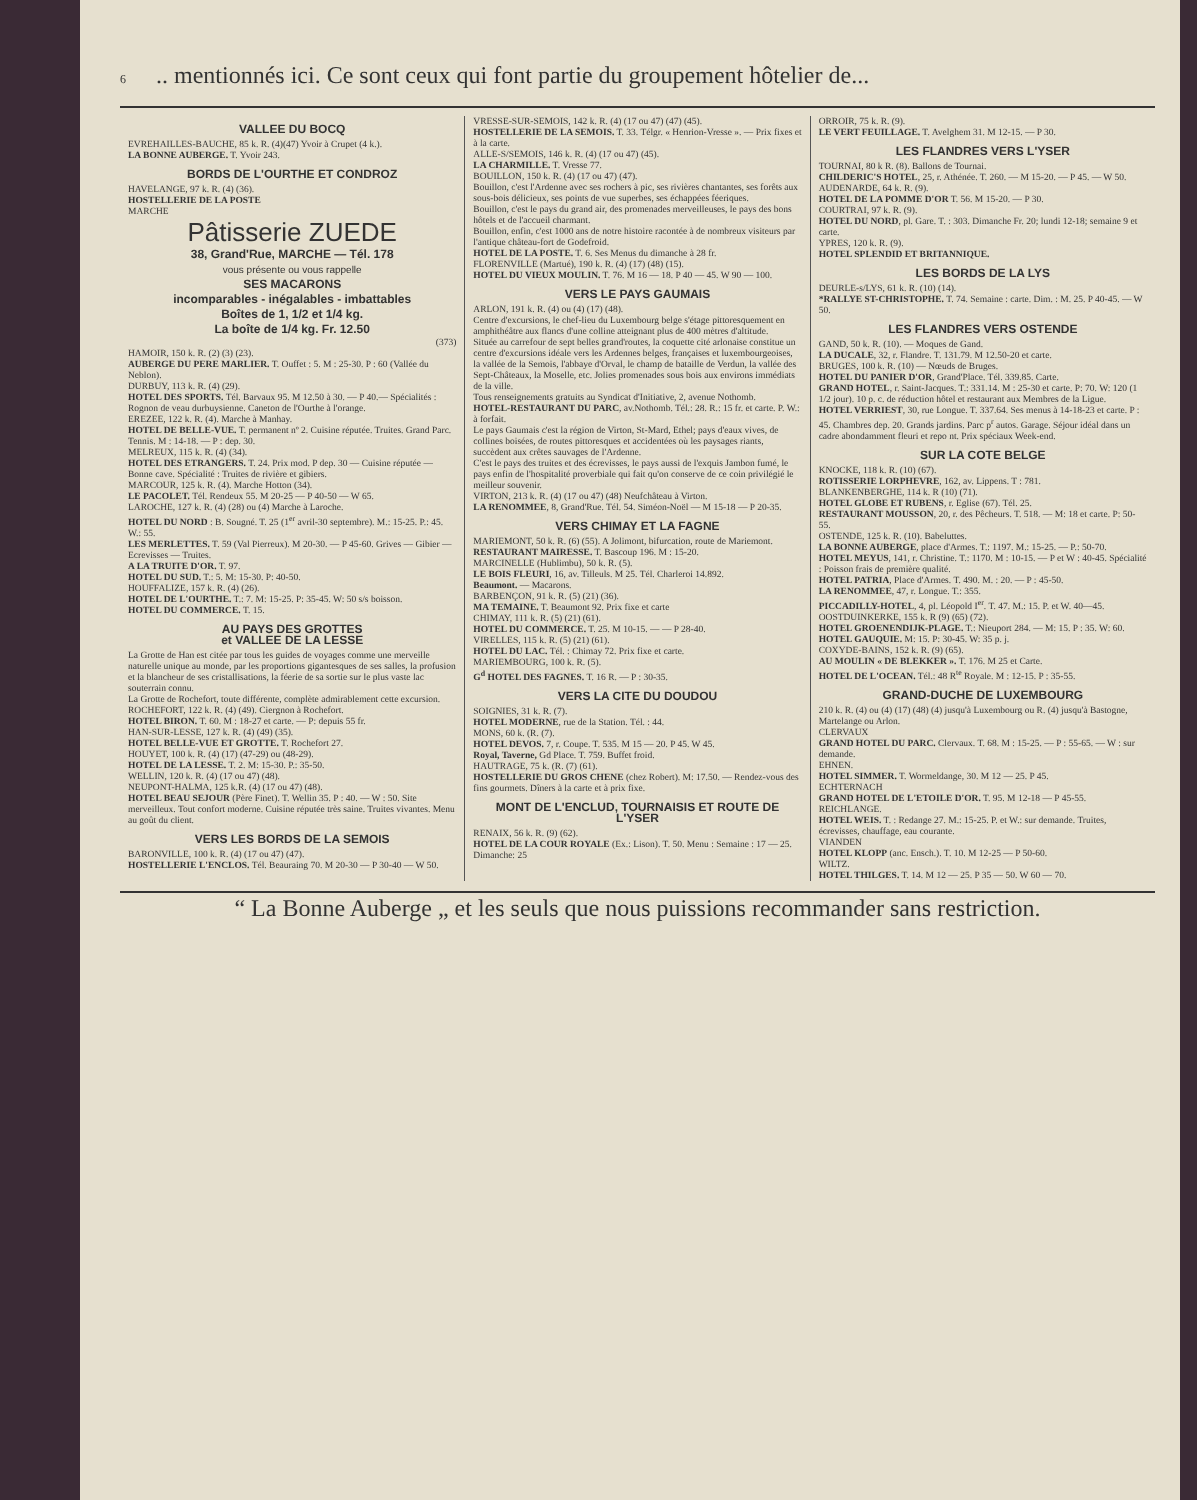6.. mentionnés ici. Ce sont ceux qui font partie du groupement hôtelier de...
VALLEE DU BOCQ
EVREHAILLES-BAUCHE, 85 k. R. (4)(47) Yvoir à Crupet (4 k.).
LA BONNE AUBERGE. T. Yvoir 243.
BORDS DE L'OURTHE ET CONDROZ
HAVELANGE, 97 k. R. (4) (36).
HOSTELLERIE DE LA POSTE
MARCHE
Pâtisserie ZUEDE
38, Grand'Rue, MARCHE — Tél. 178
vous présente ou vous rappelle
SES MACARONS
incomparables - inégalables - imbattables
Boîtes de 1, 1/2 et 1/4 kg.
La boîte de 1/4 kg. Fr. 12.50
(373)
HAMOIR, 150 k. R. (2) (3) (23).
AUBERGE DU PERE MARLIER. T. Ouffet : 5. M : 25-30. P : 60 (Vallée du Neblon).
DURBUY, 113 k. R. (4) (29).
HOTEL DES SPORTS. Tél. Barvaux 95. M 12.50 à 30. — P 40.— Spécialités : Rognon de veau durbuysienne. Caneton de l'Ourthe à l'orange.
EREZEE, 122 k. R. (4). Marche à Manhay.
HOTEL DE BELLE-VUE. T. permanent nº 2. Cuisine réputée. Truites. Grand Parc. Tennis. M : 14-18. — P : dep. 30.
MELREUX, 115 k. R. (4) (34).
HOTEL DES ETRANGERS. T. 24. Prix mod. P dep. 30 — Cuisine réputée — Bonne cave. Spécialité : Truites de rivière et gibiers.
MARCOUR, 125 k. R. (4). Marche Hotton (34).
LE PACOLET. Tél. Rendeux 55. M 20-25 — P 40-50 — W 65.
LAROCHE, 127 k. R. (4) (28) ou (4) Marche à Laroche.
HOTEL DU NORD : B. Sougné. T. 25 (1<sup>er</sup> avril-30 septembre). M.: 15-25. P.: 45. W.: 55.
LES MERLETTES. T. 59 (Val Pierreux). M 20-30. — P 45-60. Grives — Gibier — Ecrevisses — Truites.
A LA TRUITE D'OR. T. 97.
HOTEL DU SUD. T.: 5. M: 15-30. P: 40-50.
HOUFFALIZE, 157 k. R. (4) (26).
HOTEL DE L'OURTHE. T.: 7. M: 15-25. P: 35-45. W: 50 s/s boisson.
HOTEL DU COMMERCE. T. 15.
AU PAYS DES GROTTES
et VALLEE DE LA LESSE
La Grotte de Han est citée par tous les guides de voyages comme une merveille naturelle unique au monde, par les proportions gigantesques de ses salles, la profusion et la blancheur de ses cristallisations, la féerie de sa sortie sur le plus vaste lac souterrain connu.
La Grotte de Rochefort, toute différente, complète admirablement cette excursion.
ROCHEFORT, 122 k. R. (4) (49). Ciergnon à Rochefort.
HOTEL BIRON. T. 60. M : 18-27 et carte. — P: depuis 55 fr.
HAN-SUR-LESSE, 127 k. R. (4) (49) (35).
HOTEL BELLE-VUE ET GROTTE. T. Rochefort 27.
HOUYET, 100 k. R. (4) (17) (47-29) ou (48-29).
HOTEL DE LA LESSE. T. 2. M: 15-30. P.: 35-50.
WELLIN, 120 k. R. (4) (17 ou 47) (48).
NEUPONT-HALMA, 125 k.R. (4) (17 ou 47) (48).
HOTEL BEAU SEJOUR (Père Finet). T. Wellin 35. P : 40. — W : 50. Site merveilleux. Tout confort moderne. Cuisine réputée très saine. Truites vivantes. Menu au goût du client.
VERS LES BORDS DE LA SEMOIS
BARONVILLE, 100 k. R. (4) (17 ou 47) (47).
HOSTELLERIE L'ENCLOS. Tél. Beauraing 70. M 20-30 — P 30-40 — W 50.
VRESSE-SUR-SEMOIS, 142 k. R. (4) (17 ou 47) (47) (45).
HOSTELLERIE DE LA SEMOIS. T. 33. Télgr. « Henrion-Vresse ». — Prix fixes et à la carte.
ALLE-S/SEMOIS, 146 k. R. (4) (17 ou 47) (45).
LA CHARMILLE. T. Vresse 77.
BOUILLON, 150 k. R. (4) (17 ou 47) (47).
Bouillon, c'est l'Ardenne avec ses rochers à pic, ses rivières chantantes, ses forêts aux sous-bois délicieux, ses points de vue superbes, ses échappées féeriques.
Bouillon, c'est le pays du grand air, des promenades merveilleuses, le pays des bons hôtels et de l'accueil charmant.
Bouillon, enfin, c'est 1000 ans de notre histoire racontée à de nombreux visiteurs par l'antique château-fort de Godefroid.
HOTEL DE LA POSTE. T. 6. Ses Menus du dimanche à 28 fr.
FLORENVILLE (Martué), 190 k. R. (4) (17) (48) (15).
HOTEL DU VIEUX MOULIN. T. 76. M 16 — 18. P 40 — 45. W 90 — 100.
VERS LE PAYS GAUMAIS
ARLON, 191 k. R. (4) ou (4) (17) (48).
Centre d'excursions, le chef-lieu du Luxembourg belge s'étage pittoresquement en amphithéâtre aux flancs d'une colline atteignant plus de 400 mètres d'altitude.
Située au carrefour de sept belles grand'routes, la coquette cité arlonaise constitue un centre d'excursions idéale vers les Ardennes belges, françaises et luxembourgeoises, la vallée de la Semois, l'abbaye d'Orval, le champ de bataille de Verdun, la vallée des Sept-Châteaux, la Moselle, etc. Jolies promenades sous bois aux environs immédiats de la ville.
Tous renseignements gratuits au Syndicat d'Initiative, 2, avenue Nothomb.
HOTEL-RESTAURANT DU PARC, av.Nothomb. Tél.: 28. R.: 15 fr. et carte. P. W.: à forfait.
Le pays Gaumais c'est la région de Virton, St-Mard, Ethel; pays d'eaux vives, de collines boisées, de routes pittoresques et accidentées où les paysages riants, succèdent aux crêtes sauvages de l'Ardenne.
C'est le pays des truites et des écrevisses, le pays aussi de l'exquis Jambon fumé, le pays enfin de l'hospitalité proverbiale qui fait qu'on conserve de ce coin privilégié le meilleur souvenir.
VIRTON, 213 k. R. (4) (17 ou 47) (48) Neufchâteau à Virton.
LA RENOMMEE, 8, Grand'Rue. Tél. 54. Siméon-Noël — M 15-18 — P 20-35.
VERS CHIMAY ET LA FAGNE
MARIEMONT, 50 k. R. (6) (55). A Jolimont, bifurcation, route de Mariemont.
RESTAURANT MAIRESSE. T. Bascoup 196. M : 15-20.
MARCINELLE (Hublimbu), 50 k. R. (5).
LE BOIS FLEURI, 16, av. Tilleuls. M 25. Tél. Charleroi 14.892.
Beaumont. — Macarons.
BARBENÇON, 91 k. R. (5) (21) (36).
MA TEMAINE. T. Beaumont 92. Prix fixe et carte
CHIMAY, 111 k. R. (5) (21) (61).
HOTEL DU COMMERCE. T. 25. M 10-15. — — P 28-40.
VIRELLES, 115 k. R. (5) (21) (61).
HOTEL DU LAC. Tél. : Chimay 72. Prix fixe et carte.
MARIEMBOURG, 100 k. R. (5).
G<sup>d</sup> HOTEL DES FAGNES. T. 16 R. — P : 30-35.
VERS LA CITE DU DOUDOU
SOIGNIES, 31 k. R. (7).
HOTEL MODERNE, rue de la Station. Tél. : 44.
MONS, 60 k. (R. (7).
HOTEL DEVOS. 7, r. Coupe. T. 535. M 15 — 20. P 45. W 45.
Royal, Taverne, Gd Place. T. 759. Buffet froid.
HAUTRAGE, 75 k. (R. (7) (61).
HOSTELLERIE DU GROS CHENE (chez Robert). M: 17.50. — Rendez-vous des fins gourmets. Dîners à la carte et à prix fixe.
MONT DE L'ENCLUD, TOURNAISIS ET ROUTE DE L'YSER
RENAIX, 56 k. R. (9) (62).
HOTEL DE LA COUR ROYALE (Ex.: Lison). T. 50. Menu : Semaine : 17 — 25. Dimanche: 25
ORROIR, 75 k. R. (9).
LE VERT FEUILLAGE. T. Avelghem 31. M 12-15. — P 30.
LES FLANDRES VERS L'YSER
TOURNAI, 80 k R. (8). Ballons de Tournai.
CHILDERIC'S HOTEL, 25, r. Athénée. T. 260. — M 15-20. — P 45. — W 50.
AUDENARDE, 64 k. R. (9).
HOTEL DE LA POMME D'OR T. 56. M 15-20. — P 30.
COURTRAI, 97 k. R. (9).
HOTEL DU NORD, pl. Gare. T. : 303. Dimanche Fr. 20; lundi 12-18; semaine 9 et carte.
YPRES, 120 k. R. (9).
HOTEL SPLENDID ET BRITANNIQUE.
LES BORDS DE LA LYS
DEURLE-s/LYS, 61 k. R. (10) (14).
*RALLYE ST-CHRISTOPHE. T. 74. Semaine : carte. Dim. : M. 25. P 40-45. — W 50.
LES FLANDRES VERS OSTENDE
GAND, 50 k. R. (10). — Moques de Gand.
LA DUCALE, 32, r. Flandre. T. 131.79. M 12.50-20 et carte.
BRUGES, 100 k. R. (10) — Nœuds de Bruges.
HOTEL DU PANIER D'OR, Grand'Place. Tél. 339.85. Carte.
GRAND HOTEL, r. Saint-Jacques. T.: 331.14. M : 25-30 et carte. P: 70. W: 120 (1 1/2 jour). 10 p. c. de réduction hôtel et restaurant aux Membres de la Ligue.
HOTEL VERRIEST, 30, rue Longue. T. 337.64. Ses menus à 14-18-23 et carte. P : 45. Chambres dep. 20. Grands jardins. Parc p<sup>r</sup> autos. Garage. Séjour idéal dans un cadre abondamment fleuri et repo nt. Prix spéciaux Week-end.
SUR LA COTE BELGE
KNOCKE, 118 k. R. (10) (67).
ROTISSERIE LORPHEVRE, 162, av. Lippens. T : 781.
BLANKENBERGHE, 114 k. R (10) (71).
HOTEL GLOBE ET RUBENS, r. Eglise (67). Tél. 25.
RESTAURANT MOUSSON, 20, r. des Pêcheurs. T. 518. — M: 18 et carte. P: 50-55.
OSTENDE, 125 k. R. (10). Babeluttes.
LA BONNE AUBERGE, place d'Armes. T.: 1197. M.: 15-25. — P.: 50-70.
HOTEL MEYUS, 141, r. Christine. T.: 1170. M : 10-15. — P et W : 40-45. Spécialité : Poisson frais de première qualité.
HOTEL PATRIA, Place d'Armes. T. 490. M. : 20. — P : 45-50.
LA RENOMMEE, 47, r. Longue. T.: 355.
PICCADILLY-HOTEL, 4, pl. Léopold I<sup>er</sup>. T. 47. M.: 15. P. et W. 40—45.
OOSTDUINKERKE, 155 k. R (9) (65) (72).
HOTEL GROENENDIJK-PLAGE. T.: Nieuport 284. — M: 15. P : 35. W: 60.
HOTEL GAUQUIE. M: 15. P: 30-45. W: 35 p. j.
COXYDE-BAINS, 152 k. R. (9) (65).
AU MOULIN « DE BLEKKER ». T. 176. M 25 et Carte.
HOTEL DE L'OCEAN. Tél.: 48 R<sup>te</sup> Royale. M : 12-15. P : 35-55.
GRAND-DUCHE DE LUXEMBOURG
210 k. R. (4) ou (4) (17) (48) (4) jusqu'à Luxembourg ou R. (4) jusqu'à Bastogne, Martelange ou Arlon.
CLERVAUX
GRAND HOTEL DU PARC. Clervaux. T. 68. M : 15-25. — P : 55-65. — W : sur demande.
EHNEN.
HOTEL SIMMER. T. Wormeldange, 30. M 12 — 25. P 45.
ECHTERNACH
GRAND HOTEL DE L'ETOILE D'OR. T. 95. M 12-18 — P 45-55.
REICHLANGE.
HOTEL WEIS. T. : Redange 27. M.: 15-25. P. et W.: sur demande. Truites, écrevisses, chauffage, eau courante.
VIANDEN
HOTEL KLOPP (anc. Ensch.). T. 10. M 12-25 — P 50-60.
WILTZ.
HOTEL THILGES. T. 14. M 12 — 25. P 35 — 50. W 60 — 70.
“ La Bonne Auberge „ et les seuls que nous puissions recommander sans restriction.